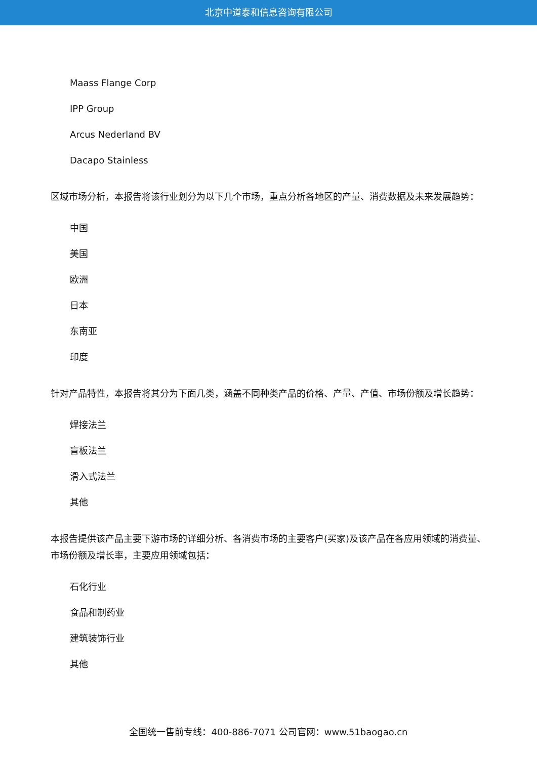北京中道泰和信息咨询有限公司
Maass Flange Corp
IPP Group
Arcus Nederland BV
Dacapo Stainless
区域市场分析，本报告将该行业划分为以下几个市场，重点分析各地区的产量、消费数据及未来发展趋势：
中国
美国
欧洲
日本
东南亚
印度
针对产品特性，本报告将其分为下面几类，涵盖不同种类产品的价格、产量、产值、市场份额及增长趋势：
焊接法兰
盲板法兰
滑入式法兰
其他
本报告提供该产品主要下游市场的详细分析、各消费市场的主要客户(买家)及该产品在各应用领域的消费量、市场份额及增长率，主要应用领域包括：
石化行业
食品和制药业
建筑装饰行业
其他
全国统一售前专线：400-886-7071 公司官网：www.51baogao.cn